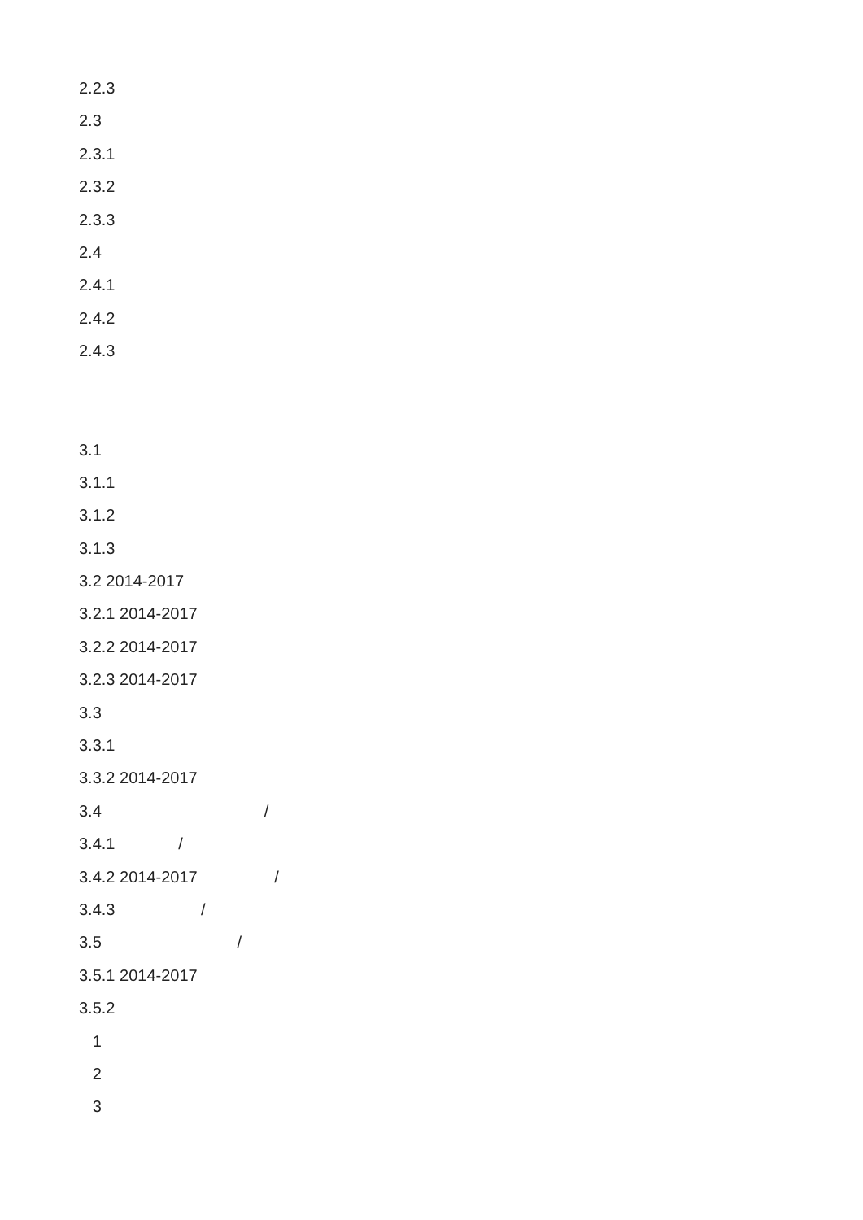2.2.3
2.3
2.3.1
2.3.2
2.3.3
2.4
2.4.1
2.4.2
2.4.3
3.1
3.1.1
3.1.2
3.1.3
3.2 2014-2017
3.2.1 2014-2017
3.2.2 2014-2017
3.2.3 2014-2017
3.3
3.3.1
3.3.2 2014-2017
3.4 /
3.4.1 /
3.4.2 2014-2017 /
3.4.3 /
3.5 /
3.5.1 2014-2017
3.5.2
1
2
3